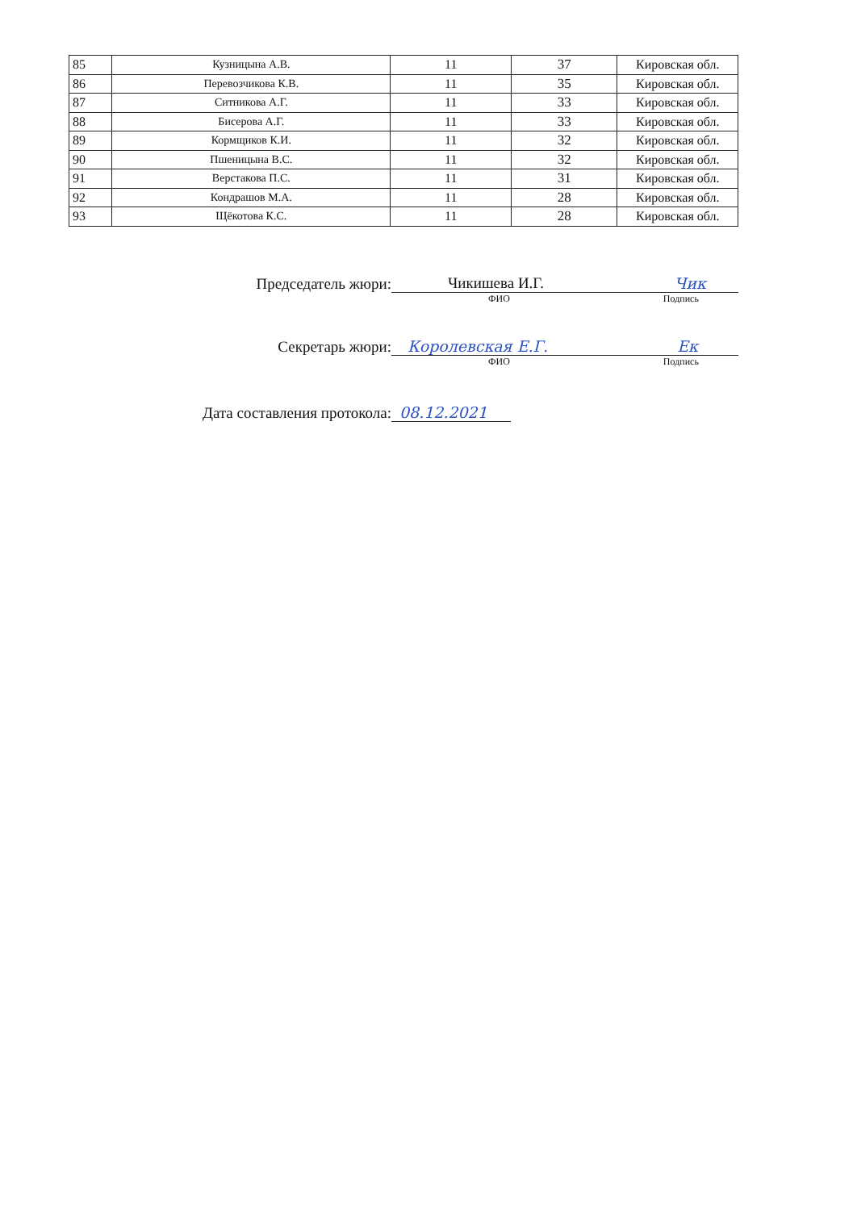| 85 | Кузницына А.В. | 11 | 37 | Кировская обл. |
| 86 | Перевозчикова К.В. | 11 | 35 | Кировская обл. |
| 87 | Ситникова А.Г. | 11 | 33 | Кировская обл. |
| 88 | Бисерова А.Г. | 11 | 33 | Кировская обл. |
| 89 | Кормщиков К.И. | 11 | 32 | Кировская обл. |
| 90 | Пшеницына В.С. | 11 | 32 | Кировская обл. |
| 91 | Верстакова П.С. | 11 | 31 | Кировская обл. |
| 92 | Кондрашов М.А. | 11 | 28 | Кировская обл. |
| 93 | Щёкотова К.С. | 11 | 28 | Кировская обл. |
Председатель жюри:
Чикишева И.Г. Чик
ФИО Подпись
Секретарь жюри:
Королевская Е.Г. Ек
ФИО Подпись
Дата составления протокола:
08.12.2021